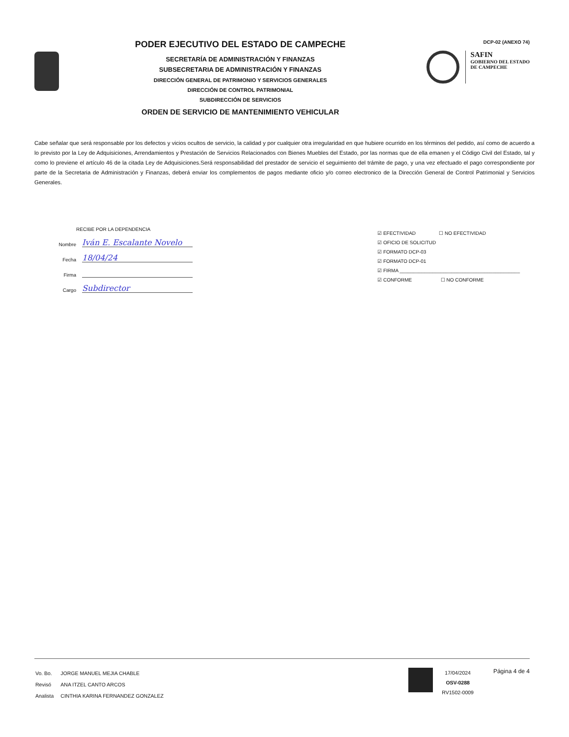PODER EJECUTIVO DEL ESTADO DE CAMPECHE
SECRETARÍA DE ADMINISTRACIÓN Y FINANZAS
SUBSECRETARIA DE ADMINISTRACIÓN Y FINANZAS
DIRECCIÓN GENERAL DE PATRIMONIO Y SERVICIOS GENERALES
DIRECCIÓN DE CONTROL PATRIMONIAL
SUBDIRECCIÓN DE SERVICIOS
ORDEN DE SERVICIO DE MANTENIMIENTO VEHICULAR
DCP-02 (ANEXO 74)
SAFIN
GOBIERNO DEL ESTADO
DE CAMPECHE
Cabe señalar que será responsable por los defectos y vicios ocultos de servicio, la calidad y por cualquier otra irregularidad en que hubiere ocurrido en los términos del pedido, así como de acuerdo a lo previsto por la Ley de Adquisiciones, Arrendamientos y Prestación de Servicios Relacionados con Bienes Muebles del Estado, por las normas que de ella emanen y el Código Civil del Estado, tal y como lo previene el artículo 46 de la citada Ley de Adquisiciones.Será responsabilidad del prestador de servicio el seguimiento del trámite de pago, y una vez efectuado el pago correspondiente por parte de la Secretaria de Administración y Finanzas, deberá enviar los complementos de pagos mediante oficio y/o correo electronico de la Dirección General de Control Patrimonial y Servicios Generales.
RECIBE POR LA DEPENDENCIA
Nombre Iván E. Escalante Novelo
Fecha 18/04/24
Firma
Cargo Subdirector
☑ EFECTIVIDAD ☐ NO EFECTIVIDAD
☑ OFICIO DE SOLICITUD
☑ FORMATO DCP-03
☑ FORMATO DCP-01
☑ FIRMA ____________________________________________
☑ CONFORME ☐ NO CONFORME
| Vo. Bo. | JORGE MANUEL MEJIA CHABLE |
| Revisó | ANA ITZEL CANTO ARCOS |
| Analista | CINTHIA KARINA FERNANDEZ GONZALEZ |
17/04/2024
OSV-0288
RV1502-0009
Página 4 de 4